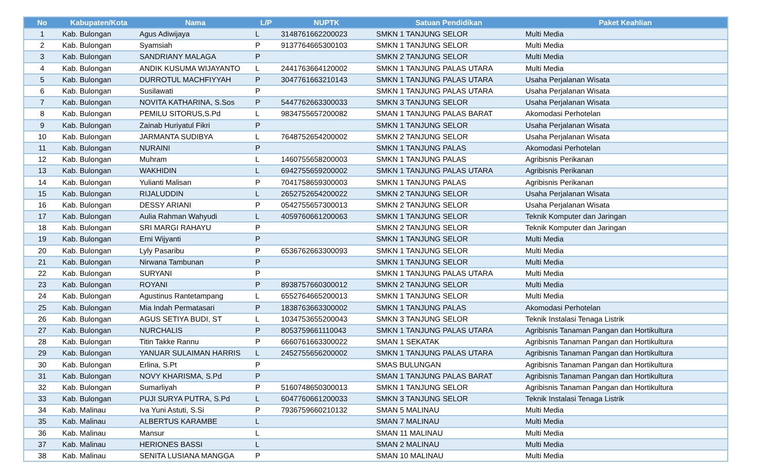| No | Kabupaten/Kota | Nama | L/P | NUPTK | Satuan Pendidikan | Paket Keahlian |
| --- | --- | --- | --- | --- | --- | --- |
| 1 | Kab. Bulongan | Agus Adiwijaya | L | 3148761662200023 | SMKN 1 TANJUNG SELOR | Multi Media |
| 2 | Kab. Bulongan | Syamsiah | P | 9137764665300103 | SMKN 1 TANJUNG SELOR | Multi Media |
| 3 | Kab. Bulongan | SANDRIANY MALAGA | P | | SMKN 2 TANJUNG SELOR | Multi Media |
| 4 | Kab. Bulongan | ANDIK KUSUMA WIJAYANTO | L | 2441763664120002 | SMKN 1 TANJUNG PALAS UTARA | Multi Media |
| 5 | Kab. Bulongan | DURROTUL MACHFIYYAH | P | 3047761663210143 | SMKN 1 TANJUNG PALAS UTARA | Usaha Perjalanan Wisata |
| 6 | Kab. Bulongan | Susilawati | P | | SMKN 1 TANJUNG PALAS UTARA | Usaha Perjalanan Wisata |
| 7 | Kab. Bulongan | NOVITA KATHARINA, S.Sos | P | 5447762663300033 | SMKN 3 TANJUNG SELOR | Usaha Perjalanan Wisata |
| 8 | Kab. Bulongan | PEMILU SITORUS,S.Pd | L | 9834755657200082 | SMAN 1 TANJUNG PALAS BARAT | Akomodasi Perhotelan |
| 9 | Kab. Bulongan | Zainab Huriyatul Fikri | P | | SMKN 1 TANJUNG SELOR | Usaha Perjalanan Wisata |
| 10 | Kab. Bulongan | JARMANTA SUDIBYA | L | 7648752654200002 | SMKN 2 TANJUNG SELOR | Usaha Perjalanan Wisata |
| 11 | Kab. Bulongan | NURAINI | P | | SMKN 1 TANJUNG PALAS | Akomodasi Perhotelan |
| 12 | Kab. Bulongan | Muhram | L | 1460755658200003 | SMKN 1 TANJUNG PALAS | Agribisnis Perikanan |
| 13 | Kab. Bulongan | WAKHIDIN | L | 6942755659200002 | SMKN 1 TANJUNG PALAS UTARA | Agribisnis Perikanan |
| 14 | Kab. Bulongan | Yulianti Malisan | P | 7041758659300003 | SMKN 1 TANJUNG PALAS | Agribisnis Perikanan |
| 15 | Kab. Bulongan | RIJALUDDIN | L | 2652752654200022 | SMKN 2 TANJUNG SELOR | Usaha Perjalanan Wisata |
| 16 | Kab. Bulongan | DESSY ARIANI | P | 0542755657300013 | SMKN 2 TANJUNG SELOR | Usaha Perjalanan Wisata |
| 17 | Kab. Bulongan | Aulia Rahman Wahyudi | L | 4059760661200063 | SMKN 1 TANJUNG SELOR | Teknik Komputer dan Jaringan |
| 18 | Kab. Bulongan | SRI MARGI RAHAYU | P | | SMKN 2 TANJUNG SELOR | Teknik Komputer dan Jaringan |
| 19 | Kab. Bulongan | Erni Wijyanti | P | | SMKN 1 TANJUNG SELOR | Multi Media |
| 20 | Kab. Bulongan | Lyly Pasaribu | P | 6536762663300093 | SMKN 1 TANJUNG SELOR | Multi Media |
| 21 | Kab. Bulongan | Nirwana Tambunan | P | | SMKN 1 TANJUNG SELOR | Multi Media |
| 22 | Kab. Bulongan | SURYANI | P | | SMKN 1 TANJUNG PALAS UTARA | Multi Media |
| 23 | Kab. Bulongan | ROYANI | P | 8938757660300012 | SMKN 2 TANJUNG SELOR | Multi Media |
| 24 | Kab. Bulongan | Agustinus Rantetampang | L | 6552764665200013 | SMKN 1 TANJUNG SELOR | Multi Media |
| 25 | Kab. Bulongan | Mia Indah Permatasari | P | 1838763663300002 | SMKN 1 TANJUNG PALAS | Akomodasi Perhotelan |
| 26 | Kab. Bulongan | AGUS SETIYA BUDI, ST | L | 1034753655200043 | SMKN 3 TANJUNG SELOR | Teknik Instalasi Tenaga Listrik |
| 27 | Kab. Bulongan | NURCHALIS | P | 8053759661110043 | SMKN 1 TANJUNG PALAS UTARA | Agribisnis Tanaman Pangan dan Hortikultura |
| 28 | Kab. Bulongan | Titin Takke Rannu | P | 6660761663300022 | SMAN 1 SEKATAK | Agribisnis Tanaman Pangan dan Hortikultura |
| 29 | Kab. Bulongan | YANUAR SULAIMAN HARRIS | L | 2452755656200002 | SMKN 1 TANJUNG PALAS UTARA | Agribisnis Tanaman Pangan dan Hortikultura |
| 30 | Kab. Bulongan | Erlina, S.Pt | P | | SMAS BULUNGAN | Agribisnis Tanaman Pangan dan Hortikultura |
| 31 | Kab. Bulongan | NOVY KHARISMA, S.Pd | P | | SMAN 1 TANJUNG PALAS BARAT | Agribisnis Tanaman Pangan dan Hortikultura |
| 32 | Kab. Bulongan | Sumarliyah | P | 5160748650300013 | SMKN 1 TANJUNG SELOR | Agribisnis Tanaman Pangan dan Hortikultura |
| 33 | Kab. Bulongan | PUJI SURYA PUTRA, S.Pd | L | 6047760661200033 | SMKN 3 TANJUNG SELOR | Teknik Instalasi Tenaga Listrik |
| 34 | Kab. Malinau | Iva Yuni Astuti, S.Si | P | 7936759660210132 | SMAN 5 MALINAU | Multi Media |
| 35 | Kab. Malinau | ALBERTUS KARAMBE | L | | SMAN 7 MALINAU | Multi Media |
| 36 | Kab. Malinau | Mansur | L | | SMAN 11 MALINAU | Multi Media |
| 37 | Kab. Malinau | HERIONES BASSI | L | | SMAN 2 MALINAU | Multi Media |
| 38 | Kab. Malinau | SENITA LUSIANA MANGGA | P | | SMAN 10 MALINAU | Multi Media |